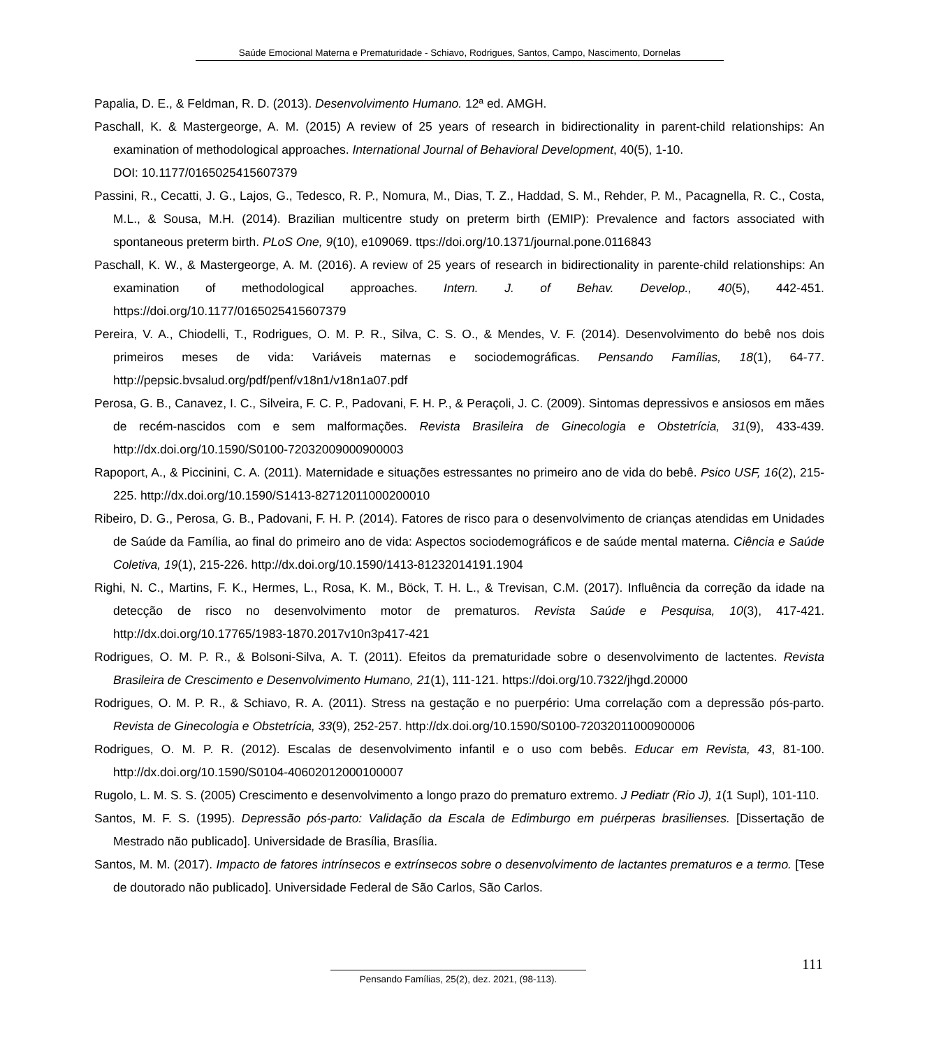Saúde Emocional Materna e Prematuridade - Schiavo, Rodrigues, Santos, Campo, Nascimento, Dornelas
Papalia, D. E., & Feldman, R. D. (2013). Desenvolvimento Humano. 12ª ed. AMGH.
Paschall, K. & Mastergeorge, A. M. (2015) A review of 25 years of research in bidirectionality in parent-child relationships: An examination of methodological approaches. International Journal of Behavioral Development, 40(5), 1-10.
DOI: 10.1177/0165025415607379
Passini, R., Cecatti, J. G., Lajos, G., Tedesco, R. P., Nomura, M., Dias, T. Z., Haddad, S. M., Rehder, P. M., Pacagnella, R. C., Costa, M.L., & Sousa, M.H. (2014). Brazilian multicentre study on preterm birth (EMIP): Prevalence and factors associated with spontaneous preterm birth. PLoS One, 9(10), e109069. ttps://doi.org/10.1371/journal.pone.0116843
Paschall, K. W., & Mastergeorge, A. M. (2016). A review of 25 years of research in bidirectionality in parente-child relationships: An examination of methodological approaches. Intern. J. of Behav. Develop., 40(5), 442-451. https://doi.org/10.1177/0165025415607379
Pereira, V. A., Chiodelli, T., Rodrigues, O. M. P. R., Silva, C. S. O., & Mendes, V. F. (2014). Desenvolvimento do bebê nos dois primeiros meses de vida: Variáveis maternas e sociodemográficas. Pensando Famílias, 18(1), 64-77. http://pepsic.bvsalud.org/pdf/penf/v18n1/v18n1a07.pdf
Perosa, G. B., Canavez, I. C., Silveira, F. C. P., Padovani, F. H. P., & Peraçoli, J. C. (2009). Sintomas depressivos e ansiosos em mães de recém-nascidos com e sem malformações. Revista Brasileira de Ginecologia e Obstetrícia, 31(9), 433-439. http://dx.doi.org/10.1590/S0100-72032009000900003
Rapoport, A., & Piccinini, C. A. (2011). Maternidade e situações estressantes no primeiro ano de vida do bebê. Psico USF, 16(2), 215-225. http://dx.doi.org/10.1590/S1413-82712011000200010
Ribeiro, D. G., Perosa, G. B., Padovani, F. H. P. (2014). Fatores de risco para o desenvolvimento de crianças atendidas em Unidades de Saúde da Família, ao final do primeiro ano de vida: Aspectos sociodemográficos e de saúde mental materna. Ciência e Saúde Coletiva, 19(1), 215-226. http://dx.doi.org/10.1590/1413-81232014191.1904
Righi, N. C., Martins, F. K., Hermes, L., Rosa, K. M., Böck, T. H. L., & Trevisan, C.M. (2017). Influência da correção da idade na detecção de risco no desenvolvimento motor de prematuros. Revista Saúde e Pesquisa, 10(3), 417-421. http://dx.doi.org/10.17765/1983-1870.2017v10n3p417-421
Rodrigues, O. M. P. R., & Bolsoni-Silva, A. T. (2011). Efeitos da prematuridade sobre o desenvolvimento de lactentes. Revista Brasileira de Crescimento e Desenvolvimento Humano, 21(1), 111-121. https://doi.org/10.7322/jhgd.20000
Rodrigues, O. M. P. R., & Schiavo, R. A. (2011). Stress na gestação e no puerpério: Uma correlação com a depressão pós-parto. Revista de Ginecologia e Obstetrícia, 33(9), 252-257. http://dx.doi.org/10.1590/S0100-72032011000900006
Rodrigues, O. M. P. R. (2012). Escalas de desenvolvimento infantil e o uso com bebês. Educar em Revista, 43, 81-100. http://dx.doi.org/10.1590/S0104-40602012000100007
Rugolo, L. M. S. S. (2005) Crescimento e desenvolvimento a longo prazo do prematuro extremo. J Pediatr (Rio J), 1(1 Supl), 101-110.
Santos, M. F. S. (1995). Depressão pós-parto: Validação da Escala de Edimburgo em puérperas brasilienses. [Dissertação de Mestrado não publicado]. Universidade de Brasília, Brasília.
Santos, M. M. (2017). Impacto de fatores intrínsecos e extrínsecos sobre o desenvolvimento de lactantes prematuros e a termo. [Tese de doutorado não publicado]. Universidade Federal de São Carlos, São Carlos.
111
Pensando Famílias, 25(2), dez. 2021, (98-113).